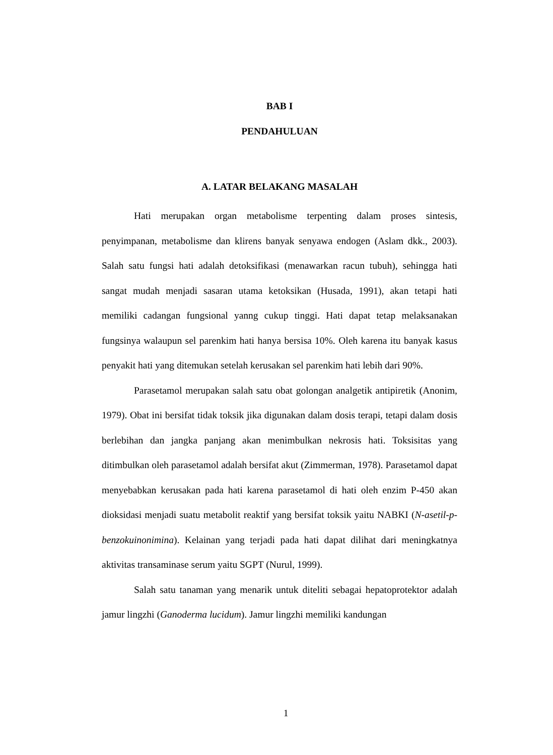BAB I
PENDAHULUAN
A. LATAR BELAKANG MASALAH
Hati merupakan organ metabolisme terpenting dalam proses sintesis, penyimpanan, metabolisme dan klirens banyak senyawa endogen (Aslam dkk., 2003). Salah satu fungsi hati adalah detoksifikasi (menawarkan racun tubuh), sehingga hati sangat mudah menjadi sasaran utama ketoksikan (Husada, 1991), akan tetapi hati memiliki cadangan fungsional yanng cukup tinggi. Hati dapat tetap melaksanakan fungsinya walaupun sel parenkim hati hanya bersisa 10%. Oleh karena itu banyak kasus penyakit hati yang ditemukan setelah kerusakan sel parenkim hati lebih dari 90%.
Parasetamol merupakan salah satu obat golongan analgetik antipiretik (Anonim, 1979). Obat ini bersifat tidak toksik jika digunakan dalam dosis terapi, tetapi dalam dosis berlebihan dan jangka panjang akan menimbulkan nekrosis hati. Toksisitas yang ditimbulkan oleh parasetamol adalah bersifat akut (Zimmerman, 1978). Parasetamol dapat menyebabkan kerusakan pada hati karena parasetamol di hati oleh enzim P-450 akan dioksidasi menjadi suatu metabolit reaktif yang bersifat toksik yaitu NABKI (N-asetil-p-benzokuinonimina). Kelainan yang terjadi pada hati dapat dilihat dari meningkatnya aktivitas transaminase serum yaitu SGPT (Nurul, 1999).
Salah satu tanaman yang menarik untuk diteliti sebagai hepatoprotektor adalah jamur lingzhi (Ganoderma lucidum). Jamur lingzhi memiliki kandungan
1